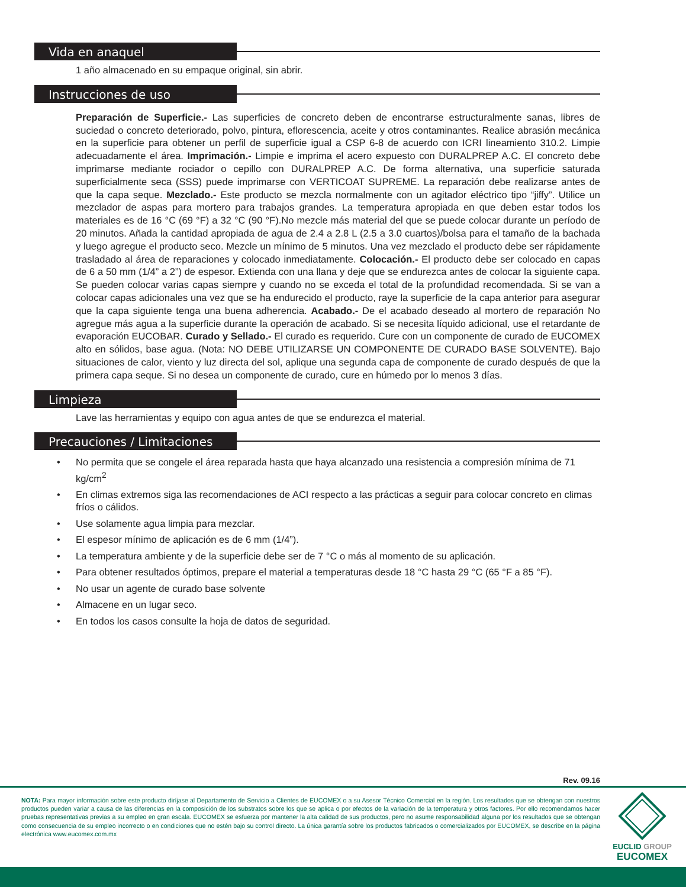Vida en anaquel
1 año almacenado en su empaque original, sin abrir.
Instrucciones de uso
Preparación de Superficie.- Las superficies de concreto deben de encontrarse estructuralmente sanas, libres de suciedad o concreto deteriorado, polvo, pintura, eflorescencia, aceite y otros contaminantes. Realice abrasión mecánica en la superficie para obtener un perfil de superficie igual a CSP 6-8 de acuerdo con ICRI lineamiento 310.2. Limpie adecuadamente el área. Imprimación.- Limpie e imprima el acero expuesto con DURALPREP A.C. El concreto debe imprimarse mediante rociador o cepillo con DURALPREP A.C. De forma alternativa, una superficie saturada superficialmente seca (SSS) puede imprimarse con VERTICOAT SUPREME. La reparación debe realizarse antes de que la capa seque. Mezclado.- Este producto se mezcla normalmente con un agitador eléctrico tipo “jiffy”. Utilice un mezclador de aspas para mortero para trabajos grandes. La temperatura apropiada en que deben estar todos los materiales es de 16 °C (69 °F) a 32 °C (90 °F).No mezcle más material del que se puede colocar durante un período de 20 minutos. Añada la cantidad apropiada de agua de 2.4 a 2.8 L (2.5 a 3.0 cuartos)/bolsa para el tamaño de la bachada y luego agregue el producto seco. Mezcle un mínimo de 5 minutos. Una vez mezclado el producto debe ser rápidamente trasladado al área de reparaciones y colocado inmediatamente. Colocación.- El producto debe ser colocado en capas de 6 a 50 mm (1/4” a 2”) de espesor. Extienda con una llana y deje que se endurezca antes de colocar la siguiente capa. Se pueden colocar varias capas siempre y cuando no se exceda el total de la profundidad recomendada. Si se van a colocar capas adicionales una vez que se ha endurecido el producto, raye la superficie de la capa anterior para asegurar que la capa siguiente tenga una buena adherencia. Acabado.- De el acabado deseado al mortero de reparación No agregue más agua a la superficie durante la operación de acabado. Si se necesita líquido adicional, use el retardante de evaporación EUCOBAR. Curado y Sellado.- El curado es requerido. Cure con un componente de curado de EUCOMEX alto en sólidos, base agua. (Nota: NO DEBE UTILIZARSE UN COMPONENTE DE CURADO BASE SOLVENTE). Bajo situaciones de calor, viento y luz directa del sol, aplique una segunda capa de componente de curado después de que la primera capa seque. Si no desea un componente de curado, cure en húmedo por lo menos 3 días.
Limpieza
Lave las herramientas y equipo con agua antes de que se endurezca el material.
Precauciones / Limitaciones
• No permita que se congele el área reparada hasta que haya alcanzado una resistencia a compresión mínima de 71 kg/cm<sup>2</sup>
• En climas extremos siga las recomendaciones de ACI respecto a las prácticas a seguir para colocar concreto en climas fríos o cálidos.
• Use solamente agua limpia para mezclar.
• El espesor mínimo de aplicación es de 6 mm (1/4”).
• La temperatura ambiente y de la superficie debe ser de 7 °C o más al momento de su aplicación.
• Para obtener resultados óptimos, prepare el material a temperaturas desde 18 °C hasta 29 °C (65 °F a 85 °F).
• No usar un agente de curado base solvente
• Almacene en un lugar seco.
• En todos los casos consulte la hoja de datos de seguridad.
Rev. 09.16
NOTA: Para mayor información sobre este producto diríjase al Departamento de Servicio a Clientes de EUCOMEX o a su Asesor Técnico Comercial en la región. Los resultados que se obtengan con nuestros productos pueden variar a causa de las diferencias en la composición de los substratos sobre los que se aplica o por efectos de la variación de la temperatura y otros factores. Por ello recomendamos hacer pruebas representativas previas a su empleo en gran escala. EUCOMEX se esfuerza por mantener la alta calidad de sus productos, pero no asume responsabilidad alguna por los resultados que se obtengan como consecuencia de su empleo incorrecto o en condiciones que no estén bajo su control directo. La única garantía sobre los productos fabricados o comercializados por EUCOMEX, se describe en la página electrónica www.eucomex.com.mx
EUCLID GROUP
EUCOMEX